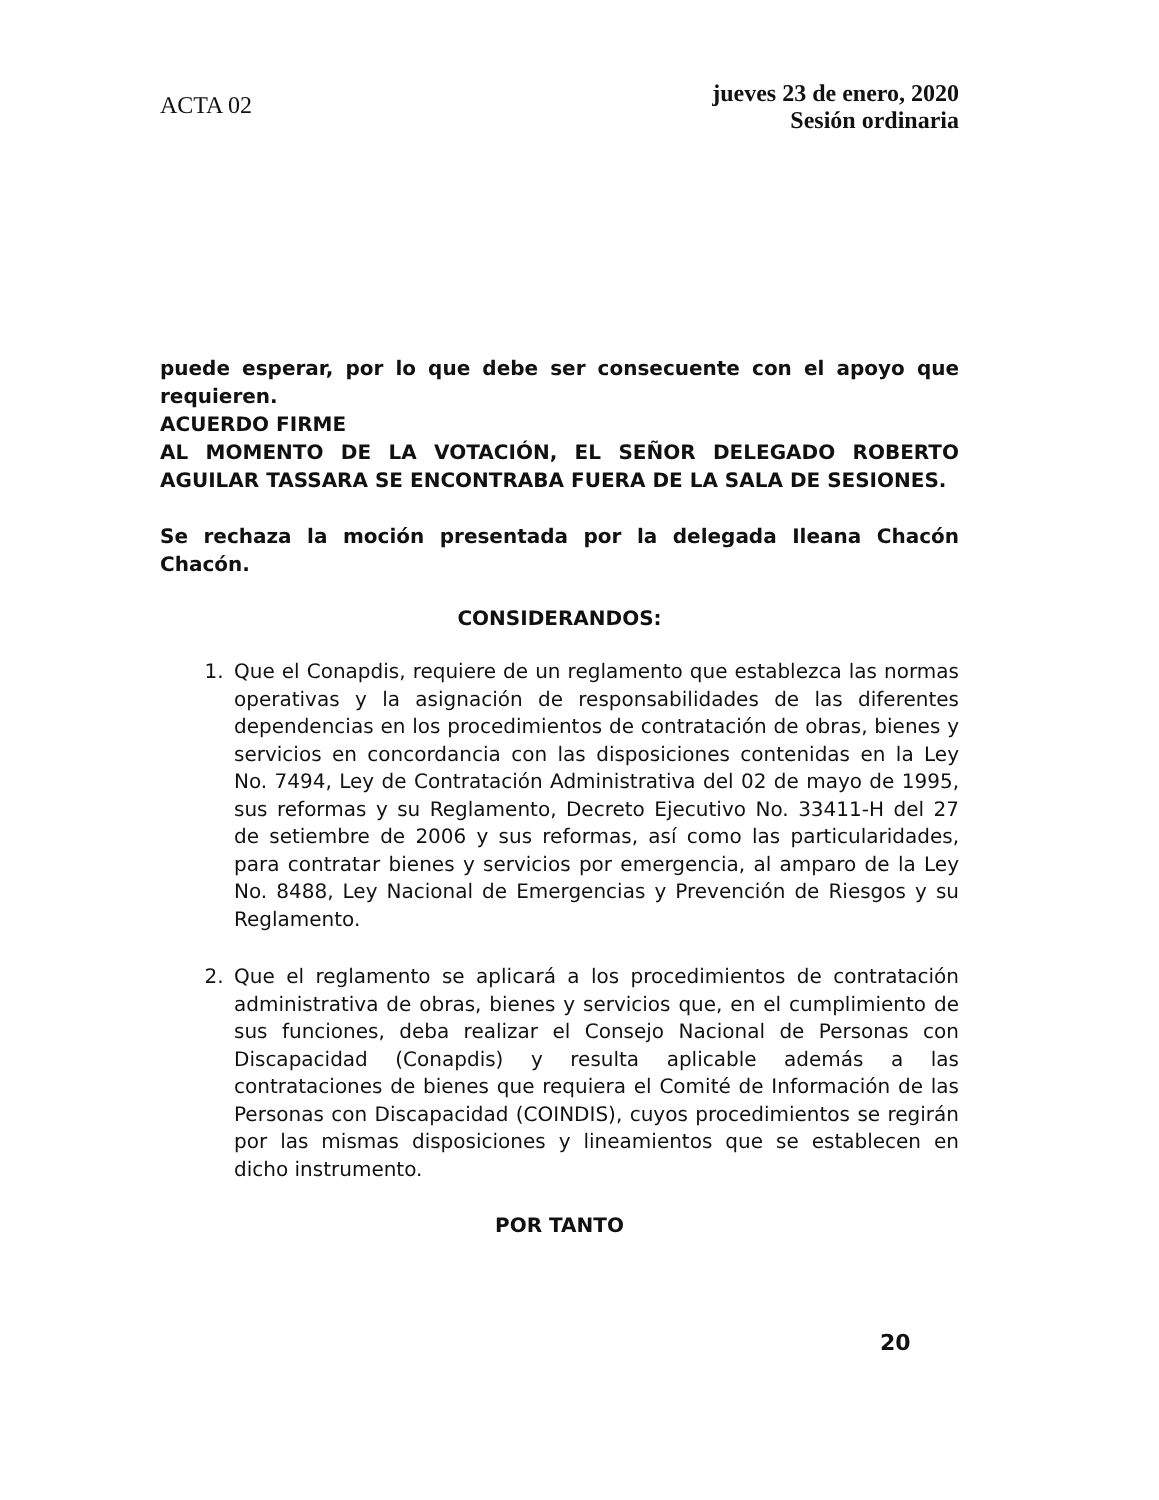ACTA 02
jueves 23 de enero, 2020
Sesión ordinaria
puede esperar, por lo que debe ser consecuente con el apoyo que requieren.
ACUERDO FIRME
AL MOMENTO DE LA VOTACIÓN, EL SEÑOR DELEGADO ROBERTO AGUILAR TASSARA SE ENCONTRABA FUERA DE LA SALA DE SESIONES.
Se rechaza la moción presentada por la delegada Ileana Chacón Chacón.
CONSIDERANDOS:
1. Que el Conapdis, requiere de un reglamento que establezca las normas operativas y la asignación de responsabilidades de las diferentes dependencias en los procedimientos de contratación de obras, bienes y servicios en concordancia con las disposiciones contenidas en la Ley No. 7494, Ley de Contratación Administrativa del 02 de mayo de 1995, sus reformas y su Reglamento, Decreto Ejecutivo No. 33411-H del 27 de setiembre de 2006 y sus reformas, así como las particularidades, para contratar bienes y servicios por emergencia, al amparo de la Ley No. 8488, Ley Nacional de Emergencias y Prevención de Riesgos y su Reglamento.
2. Que el reglamento se aplicará a los procedimientos de contratación administrativa de obras, bienes y servicios que, en el cumplimiento de sus funciones, deba realizar el Consejo Nacional de Personas con Discapacidad (Conapdis) y resulta aplicable además a las contrataciones de bienes que requiera el Comité de Información de las Personas con Discapacidad (COINDIS), cuyos procedimientos se regirán por las mismas disposiciones y lineamientos que se establecen en dicho instrumento.
POR TANTO
20